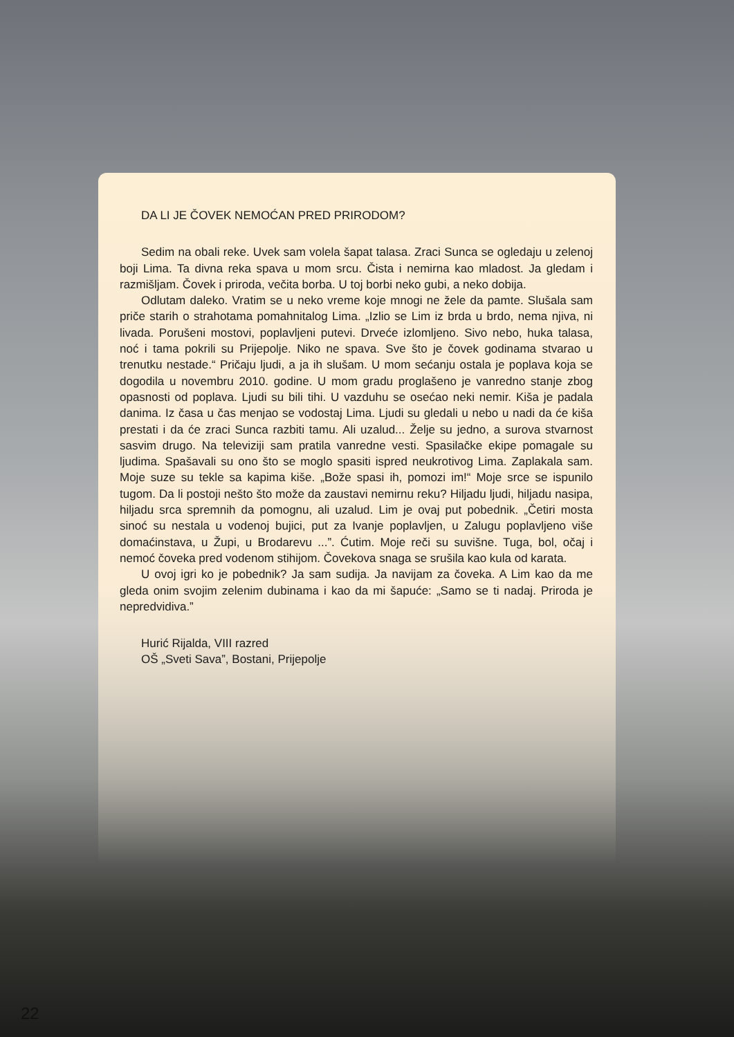DA LI JE ČOVEK NEMOĆAN PRED PRIRODOM?
Sedim na obali reke. Uvek sam volela šapat talasa. Zraci Sunca se ogledaju u zelenoj boji Lima. Ta divna reka spava u mom srcu. Čista i nemirna kao mladost. Ja gledam i razmišljam. Čovek i priroda, večita borba. U toj borbi neko gubi, a neko dobija.
Odlutam daleko. Vratim se u neko vreme koje mnogi ne žele da pamte. Slušala sam priče starih o strahotama pomahnitalog Lima. „Izlio se Lim iz brda u brdo, nema njiva, ni livada. Porušeni mostovi, poplavljeni putevi. Drveće izlomljeno. Sivo nebo, huka talasa, noć i tama pokrili su Prijepolje. Niko ne spava. Sve što je čovek godinama stvarao u trenutku nestade.“ Pričaju ljudi, a ja ih slušam. U mom sećanju ostala je poplava koja se dogodila u novembru 2010. godine. U mom gradu proglašeno je vanredno stanje zbog opasnosti od poplava. Ljudi su bili tihi. U vazduhu se osećao neki nemir. Kiša je padala danima. Iz časa u čas menjao se vodostaj Lima. Ljudi su gledali u nebo u nadi da će kiša prestati i da će zraci Sunca razbiti tamu. Ali uzalud... Želje su jedno, a surova stvarnost sasvim drugo. Na televiziji sam pratila vanredne vesti. Spasilačke ekipe pomagale su ljudima. Spašavali su ono što se moglo spasiti ispred neukrotivog Lima. Zaplakala sam. Moje suze su tekle sa kapima kiše. „Bože spasi ih, pomozi im!“ Moje srce se ispunilo tugom. Da li postoji nešto što može da zaustavi nemirnu reku? Hiljadu ljudi, hiljadu nasipa, hiljadu srca spremnih da pomognu, ali uzalud. Lim je ovaj put pobednik. „Četiri mosta sinoć su nestala u vodenoj bujici, put za Ivanje poplavljen, u Zalugu poplavljeno više domaćinstava, u Župi, u Brodarevu ...”. Ćutim. Moje reči su suvišne. Tuga, bol, očaj i nemoć čoveka pred vodenom stihijom. Čovekova snaga se srušila kao kula od karata.
U ovoj igri ko je pobednik? Ja sam sudija. Ja navijam za čoveka. A Lim kao da me gleda onim svojim zelenim dubinama i kao da mi šapuće: „Samo se ti nadaj. Priroda je nepredvidiva.”
Hurić Rijalda, VIII razred
OŠ „Sveti Sava”, Bostani, Prijepolje
22